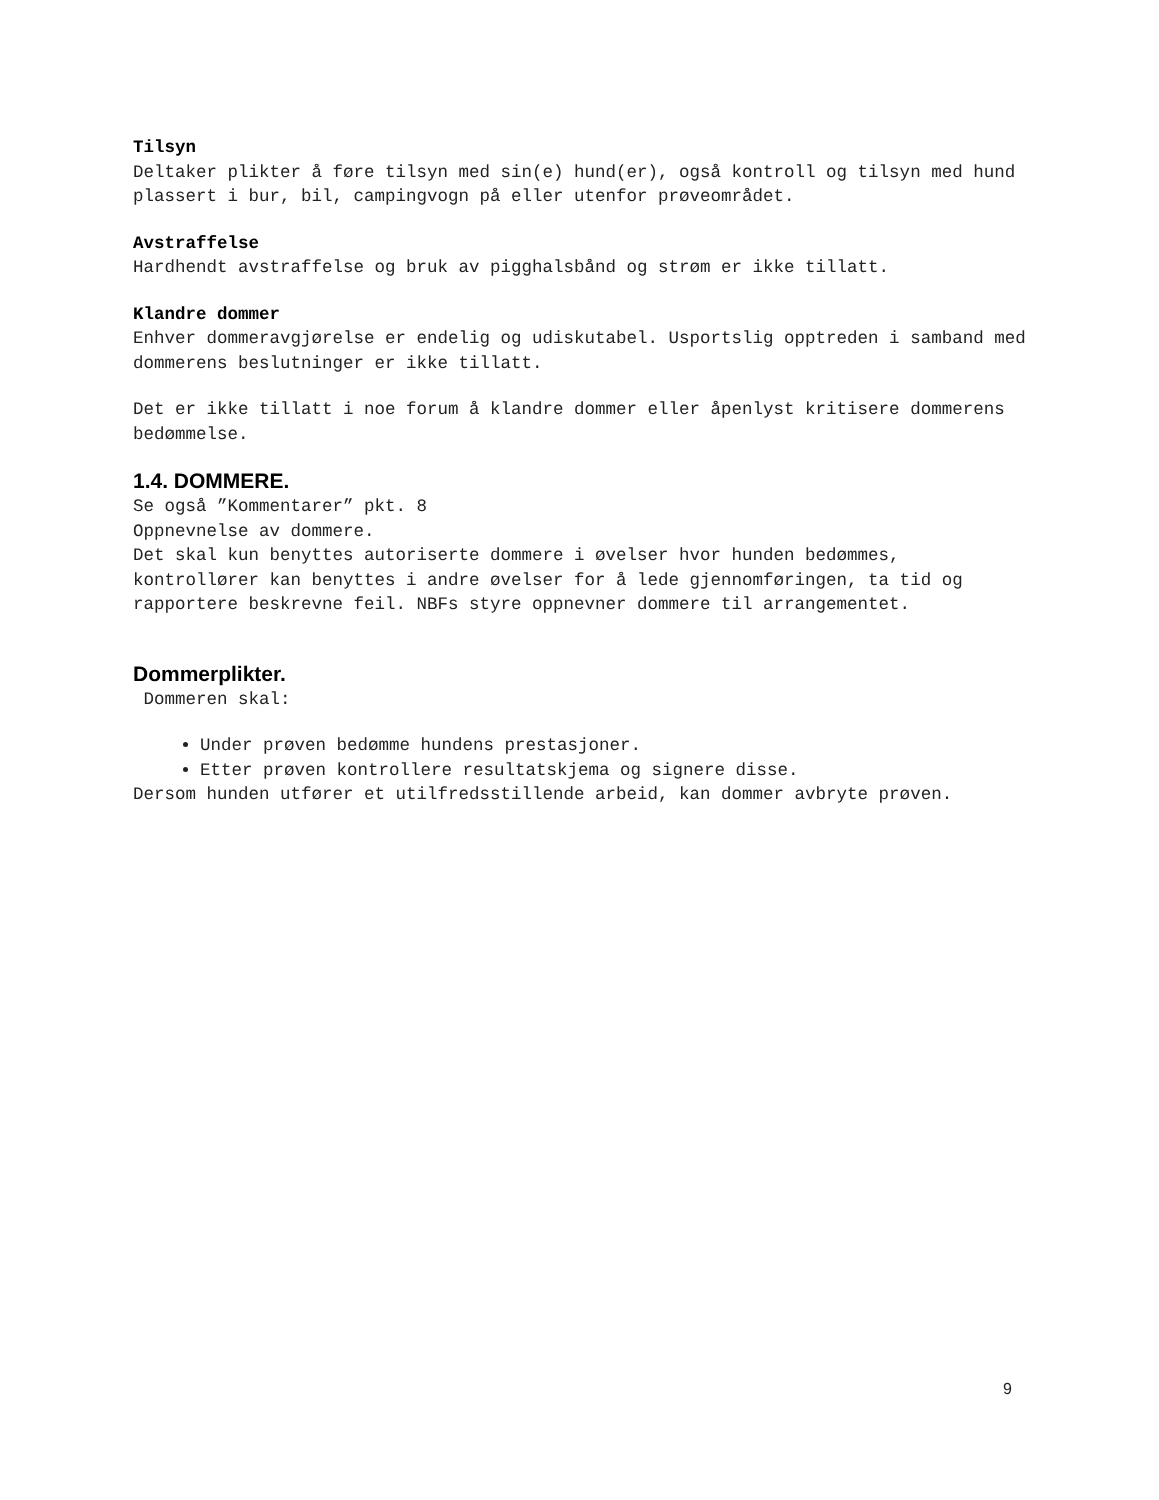Tilsyn
Deltaker plikter å føre tilsyn med sin(e) hund(er), også kontroll og tilsyn med hund plassert i bur, bil, campingvogn på eller utenfor prøveområdet.
Avstraffelse
Hardhendt avstraffelse og bruk av pigghalsbånd og strøm er ikke tillatt.
Klandre dommer
Enhver dommeravgjørelse er endelig og udiskutabel. Usportslig opptreden i samband med dommerens beslutninger er ikke tillatt.
Det er ikke tillatt i noe forum å klandre dommer eller åpenlyst kritisere dommerens bedømmelse.
1.4. DOMMERE.
Se også ”Kommentarer” pkt. 8
Oppnevnelse av dommere.
Det skal kun benyttes autoriserte dommere i øvelser hvor hunden bedømmes, kontrollører kan benyttes i andre øvelser for å lede gjennomføringen, ta tid og rapportere beskrevne feil. NBFs styre oppnevner dommere til arrangementet.
Dommerplikter.
Dommeren skal:
Under prøven bedømme hundens prestasjoner.
Etter prøven kontrollere resultatskjema og signere disse.
Dersom hunden utfører et utilfredsstillende arbeid, kan dommer avbryte prøven.
9